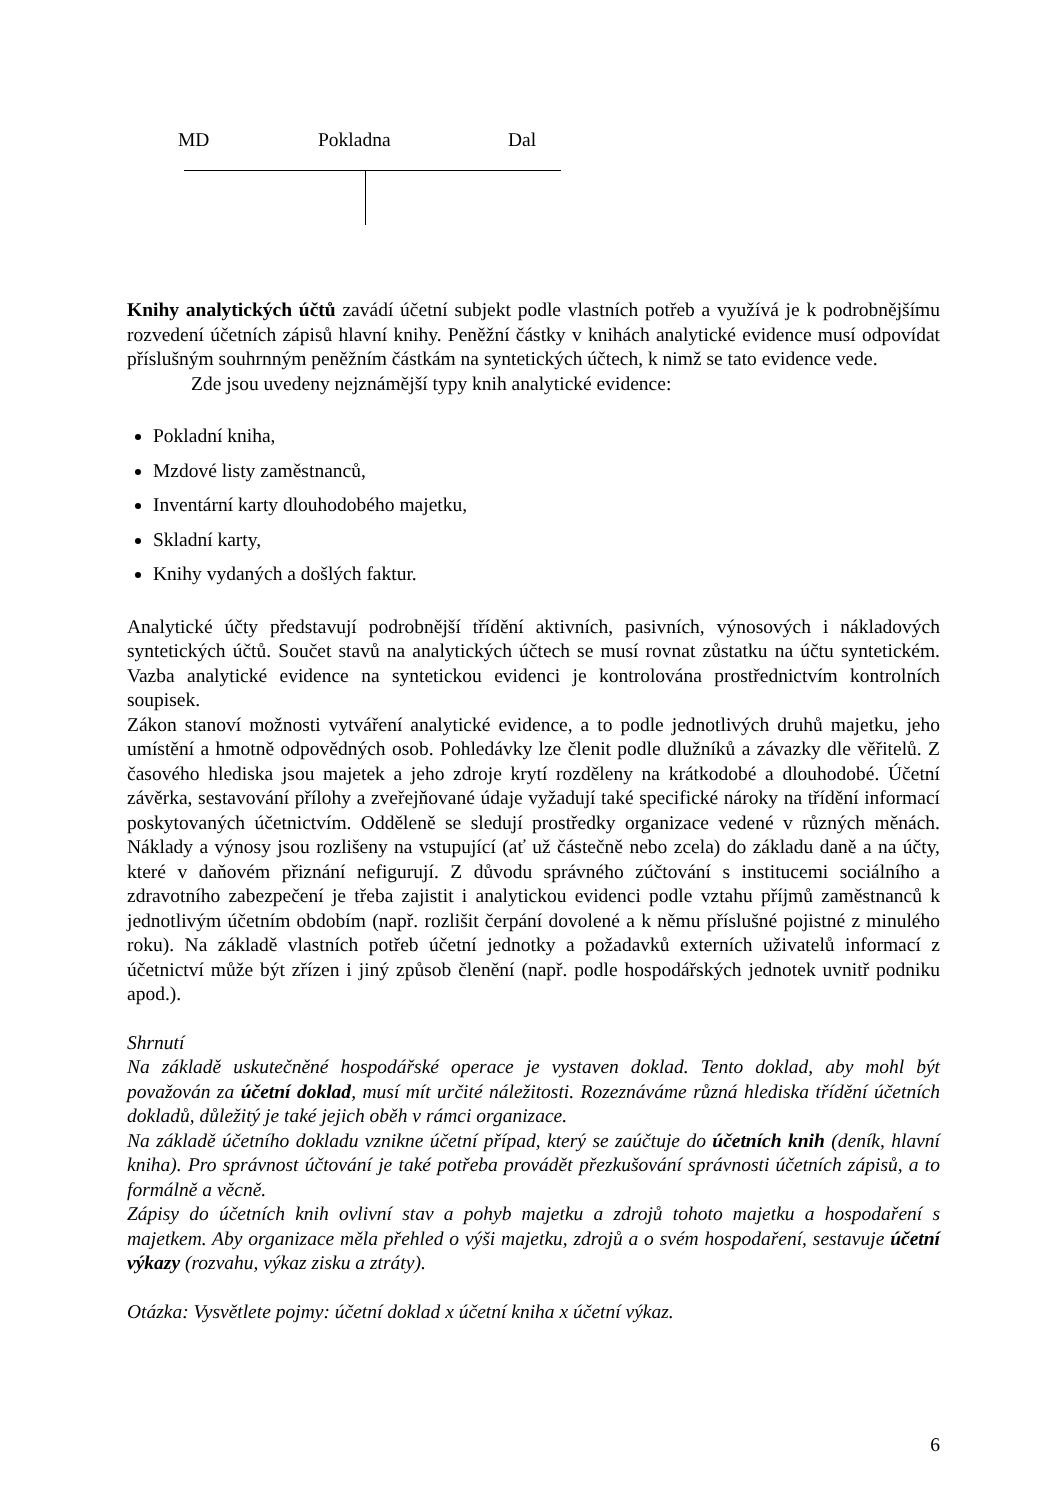MD Pokladna Dal
Knihy analytických účtů zavádí účetní subjekt podle vlastních potřeb a využívá je k podrobnějšímu rozvedení účetních zápisů hlavní knihy. Peněžní částky v knihách analytické evidence musí odpovídat příslušným souhrnným peněžním částkám na syntetických účtech, k nimž se tato evidence vede.
Zde jsou uvedeny nejznámější typy knih analytické evidence:
Pokladní kniha,
Mzdové listy zaměstnanců,
Inventární karty dlouhodobého majetku,
Skladní karty,
Knihy vydaných a došlých faktur.
Analytické účty představují podrobnější třídění aktivních, pasivních, výnosových i nákladových syntetických účtů. Součet stavů na analytických účtech se musí rovnat zůstatku na účtu syntetickém. Vazba analytické evidence na syntetickou evidenci je kontrolována prostřednictvím kontrolních soupisek.
Zákon stanoví možnosti vytváření analytické evidence, a to podle jednotlivých druhů majetku, jeho umístění a hmotně odpovědných osob. Pohledávky lze členit podle dlužníků a závazky dle věřitelů. Z časového hlediska jsou majetek a jeho zdroje krytí rozděleny na krátkodobé a dlouhodobé. Účetní závěrka, sestavování přílohy a zveřejňované údaje vyžadují také specifické nároky na třídění informací poskytovaných účetnictvím. Odděleně se sledují prostředky organizace vedené v různých měnách. Náklady a výnosy jsou rozlišeny na vstupující (ať už částečně nebo zcela) do základu daně a na účty, které v daňovém přiznání nefigurují. Z důvodu správného zúčtování s institucemi sociálního a zdravotního zabezpečení je třeba zajistit i analytickou evidenci podle vztahu příjmů zaměstnanců k jednotlivým účetním obdobím (např. rozlišit čerpání dovolené a k němu příslušné pojistné z minulého roku). Na základě vlastních potřeb účetní jednotky a požadavků externích uživatelů informací z účetnictví může být zřízen i jiný způsob členění (např. podle hospodářských jednotek uvnitř podniku apod.).
Shrnutí
Na základě uskutečněné hospodářské operace je vystaven doklad. Tento doklad, aby mohl být považován za účetní doklad, musí mít určité náležitosti. Rozeznáváme různá hlediska třídění účetních dokladů, důležitý je také jejich oběh v rámci organizace.
Na základě účetního dokladu vznikne účetní případ, který se zaúčtuje do účetních knih (deník, hlavní kniha). Pro správnost účtování je také potřeba provádět přezkušování správnosti účetních zápisů, a to formálně a věcně.
Zápisy do účetních knih ovlivní stav a pohyb majetku a zdrojů tohoto majetku a hospodaření s majetkem. Aby organizace měla přehled o výši majetku, zdrojů a o svém hospodaření, sestavuje účetní výkazy (rozvahu, výkaz zisku a ztráty).
Otázka: Vysvětlete pojmy: účetní doklad x účetní kniha x účetní výkaz.
6